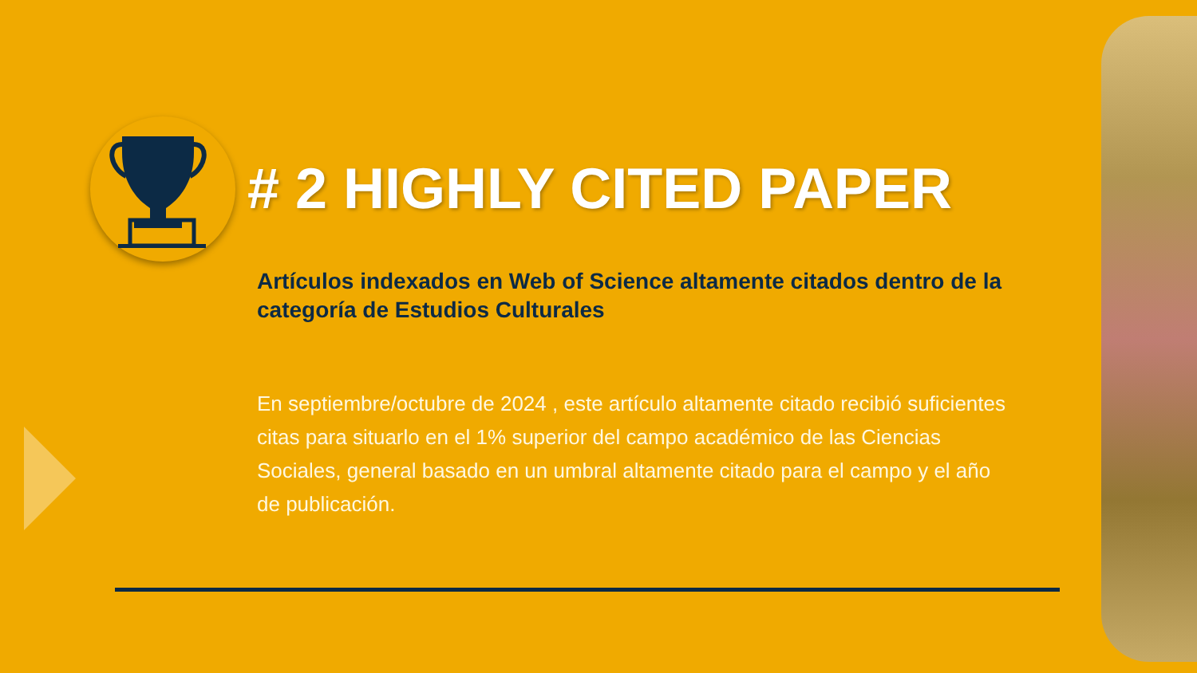# 2 HIGHLY CITED PAPER
Artículos indexados en Web of Science altamente citados dentro de la categoría de Estudios Culturales
En septiembre/octubre de 2024 , este artículo altamente citado recibió suficientes citas para situarlo en el 1% superior del campo académico de las Ciencias Sociales, general basado en un umbral altamente citado para el campo y el año de publicación.